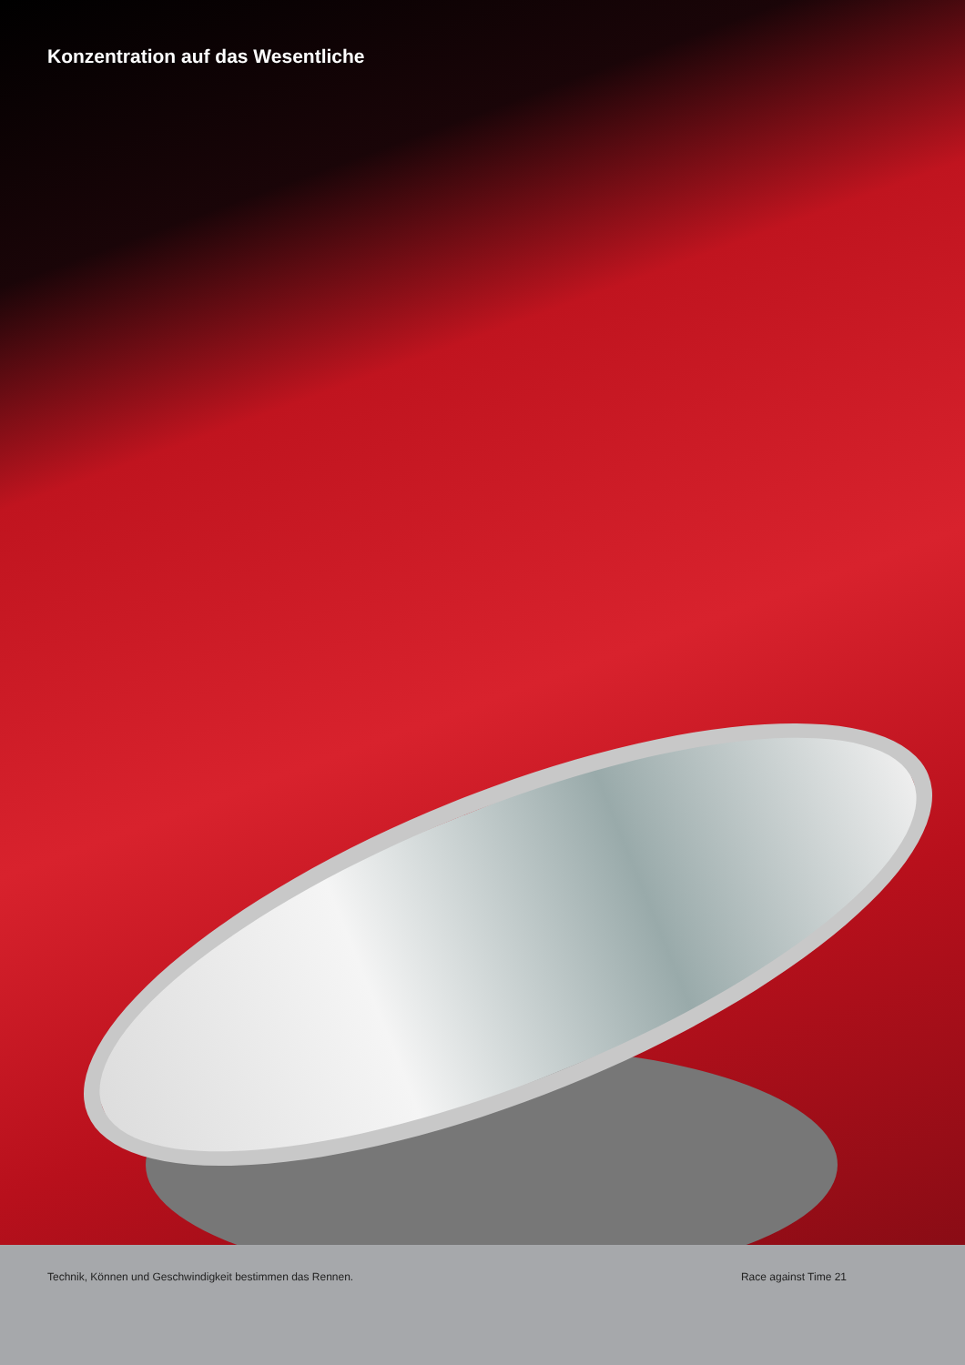Konzentration auf das Wesentliche
Technik, Können und Geschwindigkeit bestimmen das Rennen.
Race against Time 21